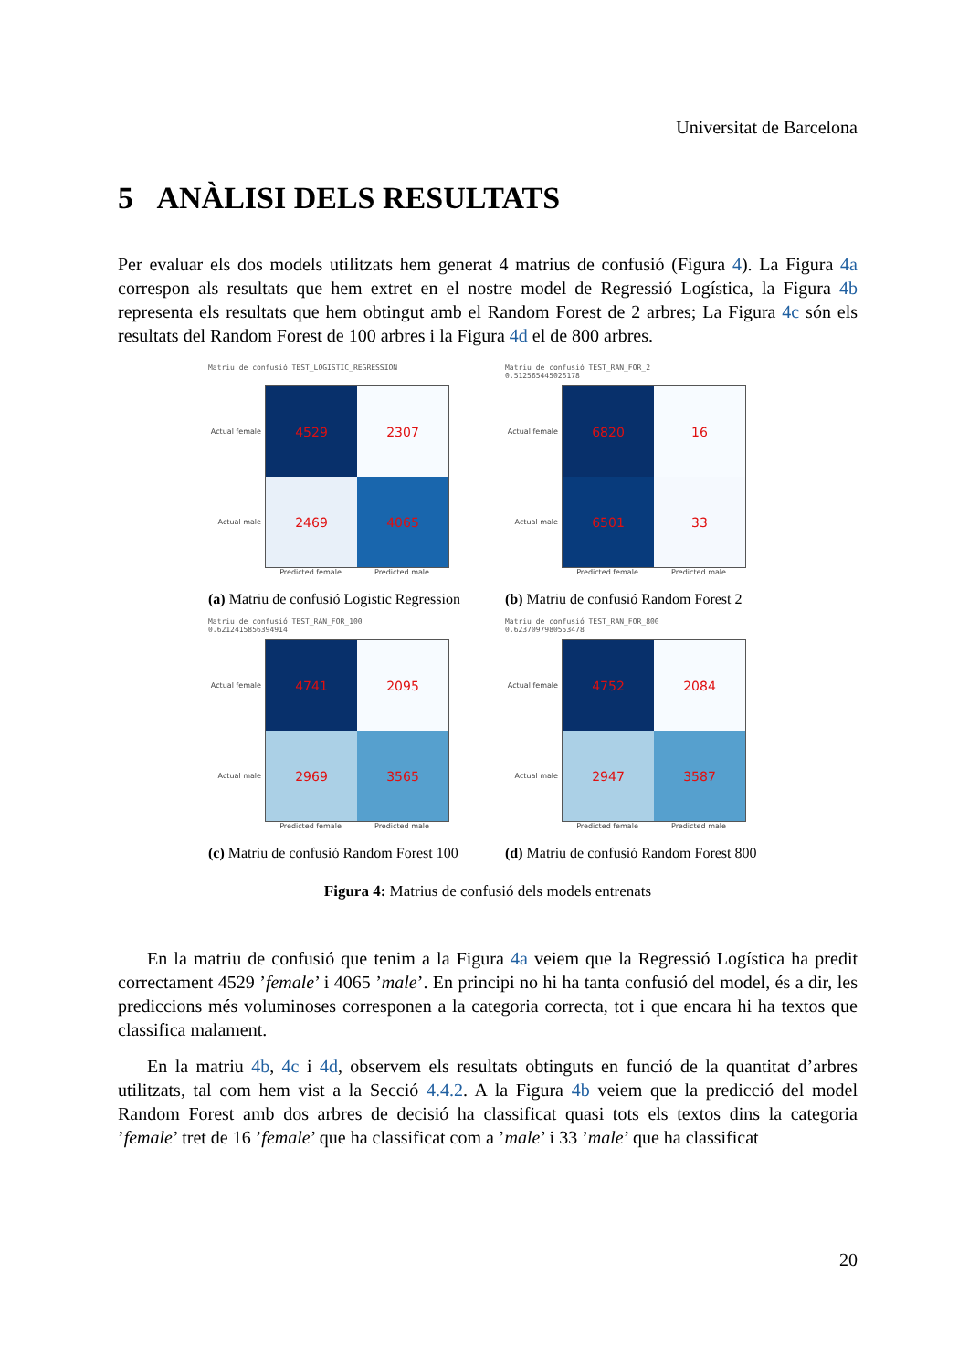Universitat de Barcelona
5 ANÀLISI DELS RESULTATS
Per evaluar els dos models utilitzats hem generat 4 matrius de confusió (Figura 4). La Figura 4a correspon als resultats que hem extret en el nostre model de Regressió Logística, la Figura 4b representa els resultats que hem obtingut amb el Random Forest de 2 arbres; La Figura 4c són els resultats del Random Forest de 100 arbres i la Figura 4d el de 800 arbres.
Matriu de confusió TEST_LOGISTIC_REGRESSION
Actual female
Actual male
4529
2307
2469
4065
Predicted female Predicted male
(a) Matriu de confusió Logistic Regression
Matriu de confusió TEST_RAN_FOR_2
0.512565445026178
Actual female
Actual male
6820
16
6501
33
Predicted female Predicted male
(b) Matriu de confusió Random Forest 2
Matriu de confusió TEST_RAN_FOR_100
0.6212415856394914
Actual female
Actual male
4741
2095
2969
3565
Predicted female Predicted male
(c) Matriu de confusió Random Forest 100
Matriu de confusió TEST_RAN_FOR_800
0.6237097980553478
Actual female
Actual male
4752
2084
2947
3587
Predicted female Predicted male
(d) Matriu de confusió Random Forest 800
Figura 4: Matrius de confusió dels models entrenats
En la matriu de confusió que tenim a la Figura 4a veiem que la Regressió Logística ha predit correctament 4529 ’female’ i 4065 ’male’. En principi no hi ha tanta confusió del model, és a dir, les prediccions més voluminoses corresponen a la categoria correcta, tot i que encara hi ha textos que classifica malament.
En la matriu 4b, 4c i 4d, observem els resultats obtinguts en funció de la quantitat d’arbres utilitzats, tal com hem vist a la Secció 4.4.2. A la Figura 4b veiem que la predicció del model Random Forest amb dos arbres de decisió ha classificat quasi tots els textos dins la categoria ’female’ tret de 16 ’female’ que ha classificat com a ’male’ i 33 ’male’ que ha classificat
20